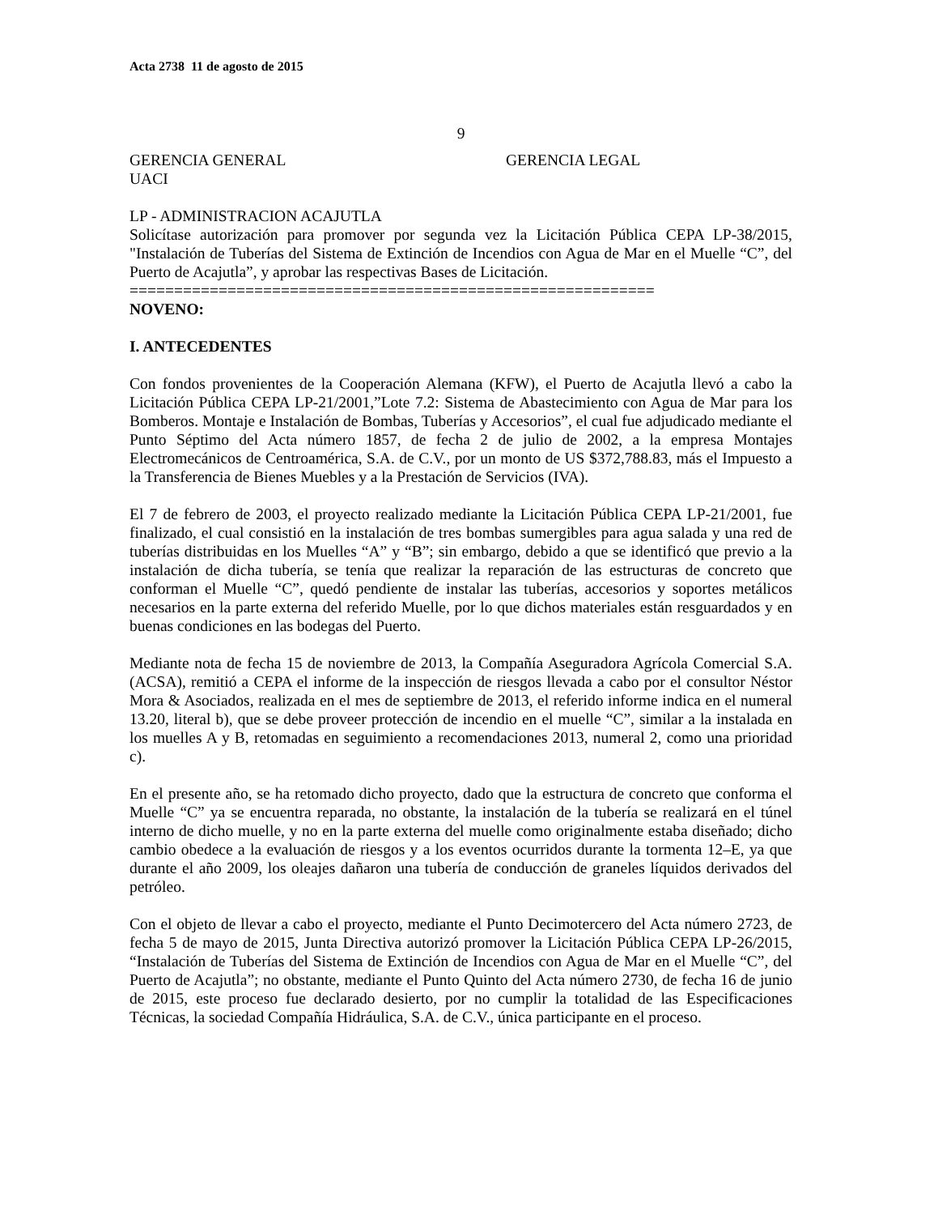Acta 2738 11 de agosto de 2015
9
GERENCIA GENERAL GERENCIA LEGAL
UACI
LP - ADMINISTRACION ACAJUTLA
Solicítase autorización para promover por segunda vez la Licitación Pública CEPA LP-38/2015, "Instalación de Tuberías del Sistema de Extinción de Incendios con Agua de Mar en el Muelle “C”, del Puerto de Acajutla”, y aprobar las respectivas Bases de Licitación.
===========================================================
NOVENO:
I. ANTECEDENTES
Con fondos provenientes de la Cooperación Alemana (KFW), el Puerto de Acajutla llevó a cabo la Licitación Pública CEPA LP-21/2001,”Lote 7.2: Sistema de Abastecimiento con Agua de Mar para los Bomberos. Montaje e Instalación de Bombas, Tuberías y Accesorios”, el cual fue adjudicado mediante el Punto Séptimo del Acta número 1857, de fecha 2 de julio de 2002, a la empresa Montajes Electromecánicos de Centroamérica, S.A. de C.V., por un monto de US $372,788.83, más el Impuesto a la Transferencia de Bienes Muebles y a la Prestación de Servicios (IVA).
El 7 de febrero de 2003, el proyecto realizado mediante la Licitación Pública CEPA LP-21/2001, fue finalizado, el cual consistió en la instalación de tres bombas sumergibles para agua salada y una red de tuberías distribuidas en los Muelles “A” y “B”; sin embargo, debido a que se identificó que previo a la instalación de dicha tubería, se tenía que realizar la reparación de las estructuras de concreto que conforman el Muelle “C”, quedó pendiente de instalar las tuberías, accesorios y soportes metálicos necesarios en la parte externa del referido Muelle, por lo que dichos materiales están resguardados y en buenas condiciones en las bodegas del Puerto.
Mediante nota de fecha 15 de noviembre de 2013, la Compañía Aseguradora Agrícola Comercial S.A. (ACSA), remitió a CEPA el informe de la inspección de riesgos llevada a cabo por el consultor Néstor Mora & Asociados, realizada en el mes de septiembre de 2013, el referido informe indica en el numeral 13.20, literal b), que se debe proveer protección de incendio en el muelle “C”, similar a la instalada en los muelles A y B, retomadas en seguimiento a recomendaciones 2013, numeral 2, como una prioridad c).
En el presente año, se ha retomado dicho proyecto, dado que la estructura de concreto que conforma el Muelle “C” ya se encuentra reparada, no obstante, la instalación de la tubería se realizará en el túnel interno de dicho muelle, y no en la parte externa del muelle como originalmente estaba diseñado; dicho cambio obedece a la evaluación de riesgos y a los eventos ocurridos durante la tormenta 12–E, ya que durante el año 2009, los oleajes dañaron una tubería de conducción de graneles líquidos derivados del petróleo.
Con el objeto de llevar a cabo el proyecto, mediante el Punto Decimotercero del Acta número 2723, de fecha 5 de mayo de 2015, Junta Directiva autorizó promover la Licitación Pública CEPA LP-26/2015, “Instalación de Tuberías del Sistema de Extinción de Incendios con Agua de Mar en el Muelle “C”, del Puerto de Acajutla”; no obstante, mediante el Punto Quinto del Acta número 2730, de fecha 16 de junio de 2015, este proceso fue declarado desierto, por no cumplir la totalidad de las Especificaciones Técnicas, la sociedad Compañía Hidráulica, S.A. de C.V., única participante en el proceso.